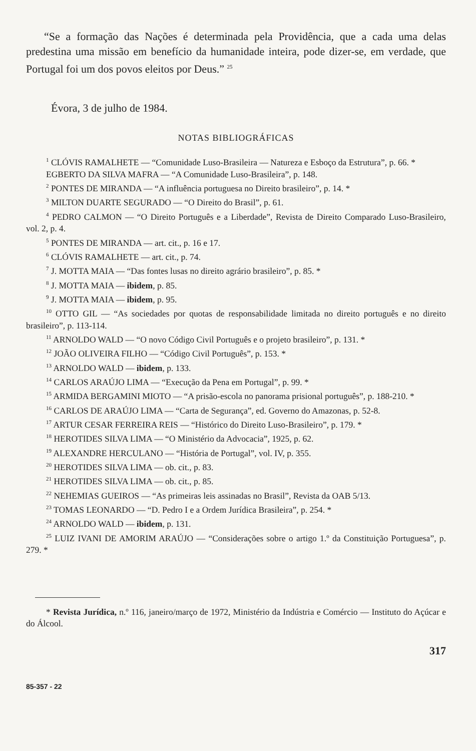“Se a formação das Nações é determinada pela Providência, que a cada uma delas predestina uma missão em benefício da humanidade inteira, pode dizer-se, em verdade, que Portugal foi um dos povos eleitos por Deus.” <sup>25</sup>
Évora, 3 de julho de 1984.
NOTAS BIBLIOGRÁFICAS
<sup>1</sup> CLÓVIS RAMALHETE — “Comunidade Luso-Brasileira — Natureza e Esboço da Estrutura”, p. 66. *
EGBERTO DA SILVA MAFRA — “A Comunidade Luso-Brasileira”, p. 148.
<sup>2</sup> PONTES DE MIRANDA — “A influência portuguesa no Direito brasileiro”, p. 14. *
<sup>3</sup> MILTON DUARTE SEGURADO — “O Direito do Brasil”, p. 61.
<sup>4</sup> PEDRO CALMON — “O Direito Português e a Liberdade”, Revista de Direito Comparado Luso-Brasileiro, vol. 2, p. 4.
<sup>5</sup> PONTES DE MIRANDA — art. cit., p. 16 e 17.
<sup>6</sup> CLÓVIS RAMALHETE — art. cit., p. 74.
<sup>7</sup> J. MOTTA MAIA — “Das fontes lusas no direito agrário brasileiro”, p. 85. *
<sup>8</sup> J. MOTTA MAIA — ibidem, p. 85.
<sup>9</sup> J. MOTTA MAIA — ibidem, p. 95.
<sup>10</sup> OTTO GIL — “As sociedades por quotas de responsabilidade limitada no direito português e no direito brasileiro”, p. 113-114.
<sup>11</sup> ARNOLDO WALD — “O novo Código Civil Português e o projeto brasileiro”, p. 131. *
<sup>12</sup> JOÃO OLIVEIRA FILHO — “Código Civil Português”, p. 153. *
<sup>13</sup> ARNOLDO WALD — ibidem, p. 133.
<sup>14</sup> CARLOS ARAÚJO LIMA — “Execução da Pena em Portugal”, p. 99. *
<sup>15</sup> ARMIDA BERGAMINI MIOTO — “A prisão-escola no panorama prisional português”, p. 188-210. *
<sup>16</sup> CARLOS DE ARAÚJO LIMA — “Carta de Segurança”, ed. Governo do Amazonas, p. 52-8.
<sup>17</sup> ARTUR CESAR FERREIRA REIS — “Histórico do Direito Luso-Brasileiro”, p. 179. *
<sup>18</sup> HEROTIDES SILVA LIMA — “O Ministério da Advocacia”, 1925, p. 62.
<sup>19</sup> ALEXANDRE HERCULANO — “História de Portugal”, vol. IV, p. 355.
<sup>20</sup> HEROTIDES SILVA LIMA — ob. cit., p. 83.
<sup>21</sup> HEROTIDES SILVA LIMA — ob. cit., p. 85.
<sup>22</sup> NEHEMIAS GUEIROS — “As primeiras leis assinadas no Brasil”, Revista da OAB 5/13.
<sup>23</sup> TOMAS LEONARDO — “D. Pedro I e a Ordem Jurídica Brasileira”, p. 254. *
<sup>24</sup> ARNOLDO WALD — ibidem, p. 131.
<sup>25</sup> LUIZ IVANI DE AMORIM ARAÚJO — “Considerações sobre o artigo 1.º da Constituição Portuguesa”, p. 279. *
* Revista Jurídica, n.º 116, janeiro/março de 1972, Ministério da Indústria e Comércio — Instituto do Açúcar e do Álcool.
317
85-357 - 22